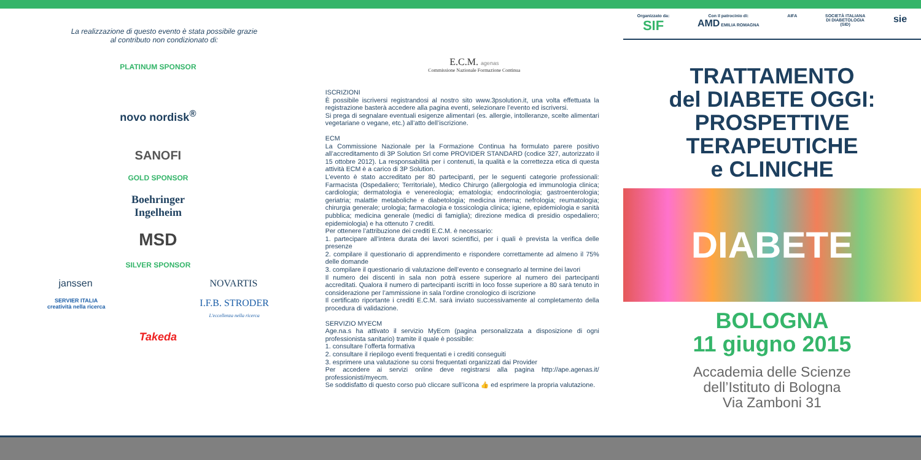La realizzazione di questo evento è stata possibile grazie
al contributo non condizionato di:
PLATINUM SPONSOR
novo nordisk<sup>®</sup>
SANOFI
GOLD SPONSOR
Boehringer
Ingelheim
MSD
SILVER SPONSOR
janssen NOVARTIS
SERVIER ITALIA
creatività nella ricerca I.F.B. STRODER
L'eccellenza nella ricerca
Takeda
E.C.M. agenas
Commissione Nazionale Formazione Continua
ISCRIZIONI
È possibile iscriversi registrandosi al nostro sito www.3psolution.it, una volta effettuata la registrazione basterà accedere alla pagina eventi, selezionare l’evento ed iscriversi.
Si prega di segnalare eventuali esigenze alimentari (es. allergie, intolleranze, scelte alimentari vegetariane o vegane, etc.) all’atto dell’iscrizione.
ECM
La Commissione Nazionale per la Formazione Continua ha formulato parere positivo all’accreditamento di 3P Solution Srl come PROVIDER STANDARD (codice 327, autorizzato il 15 ottobre 2012). La responsabilità per i contenuti, la qualità e la correttezza etica di questa attività ECM è a carico di 3P Solution.
L’evento è stato accreditato per 80 partecipanti, per le seguenti categorie professionali: Farmacista (Ospedaliero; Territoriale), Medico Chirurgo (allergologia ed immunologia clinica; cardiologia; dermatologia e venereologia; ematologia; endocrinologia; gastroenterologia; geriatria; malattie metaboliche e diabetologia; medicina interna; nefrologia; reumatologia; chirurgia generale; urologia; farmacologia e tossicologia clinica; igiene, epidemiologia e sanità pubblica; medicina generale (medici di famiglia); direzione medica di presidio ospedaliero; epidemiologia) e ha ottenuto 7 crediti.
Per ottenere l’attribuzione dei crediti E.C.M. è necessario:
1. partecipare all’intera durata dei lavori scientifici, per i quali è prevista la verifica delle presenze
2. compilare il questionario di apprendimento e rispondere correttamente ad almeno il 75% delle domande
3. compilare il questionario di valutazione dell’evento e consegnarlo al termine dei lavori
Il numero dei discenti in sala non potrà essere superiore al numero dei partecipanti accreditati. Qualora il numero di partecipanti iscritti in loco fosse superiore a 80 sarà tenuto in considerazione per l’ammissione in sala l’ordine cronologico di iscrizione
Il certificato riportante i crediti E.C.M. sarà inviato successivamente al completamento della procedura di validazione.
SERVIZIO MYECM
Age.na.s ha attivato il servizio MyEcm (pagina personalizzata a disposizione di ogni professionista sanitario) tramite il quale è possibile:
1. consultare l’offerta formativa
2. consultare il riepilogo eventi frequentati e i crediti conseguiti
3. esprimere una valutazione su corsi frequentati organizzati dai Provider
Per accedere ai servizi online deve registrarsi alla pagina http://ape.agenas.it/ professionisti/myecm.
Se soddisfatto di questo corso può cliccare sull’icona 👍 ed esprimere la propria valutazione.
Organizzato da:
SIF Con il patrocinio di:
AMD EMILIA ROMAGNA AIFA SOCIETÀ ITALIANA
DI DIABETOLOGIA
(SID) sie
TRATTAMENTO
del DIABETE OGGI:
PROSPETTIVE
TERAPEUTICHE
e CLINICHE
DIABETE
BOLOGNA
11 giugno 2015
Accademia delle Scienze
dell’Istituto di Bologna
Via Zamboni 31